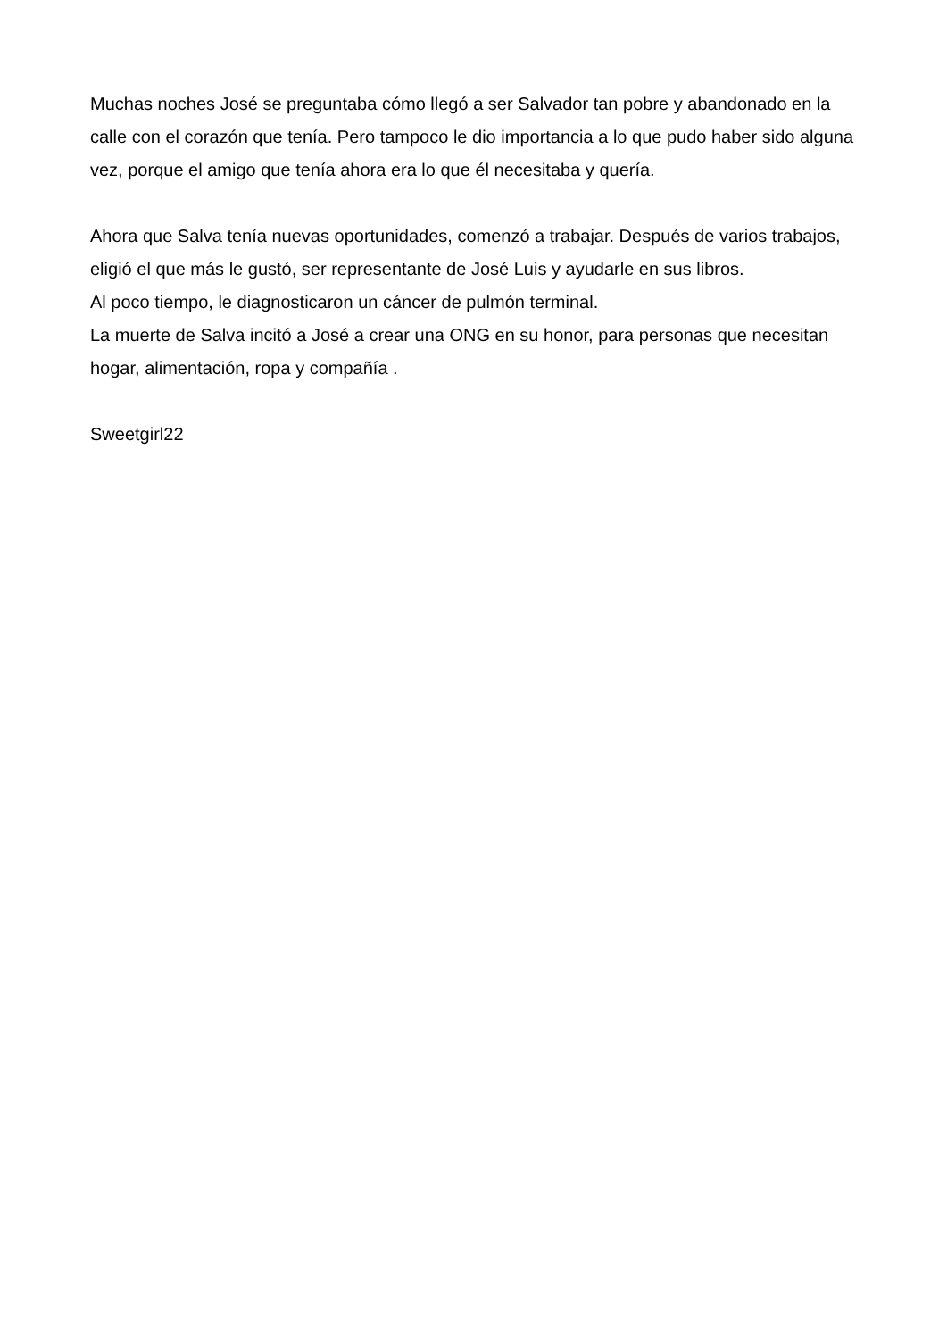Muchas noches José se preguntaba cómo llegó a ser Salvador tan pobre y abandonado en la calle con el corazón que tenía. Pero tampoco le dio importancia a lo que pudo haber sido alguna vez, porque el amigo que tenía ahora era lo que él necesitaba y quería.
Ahora que Salva tenía nuevas oportunidades, comenzó a trabajar. Después de varios trabajos, eligió el que más le gustó, ser representante de José Luis y ayudarle en sus libros.
Al poco tiempo, le diagnosticaron un cáncer de pulmón terminal.
La muerte de Salva incitó a José a crear una ONG en su honor, para personas que necesitan hogar, alimentación, ropa y compañía .
Sweetgirl22